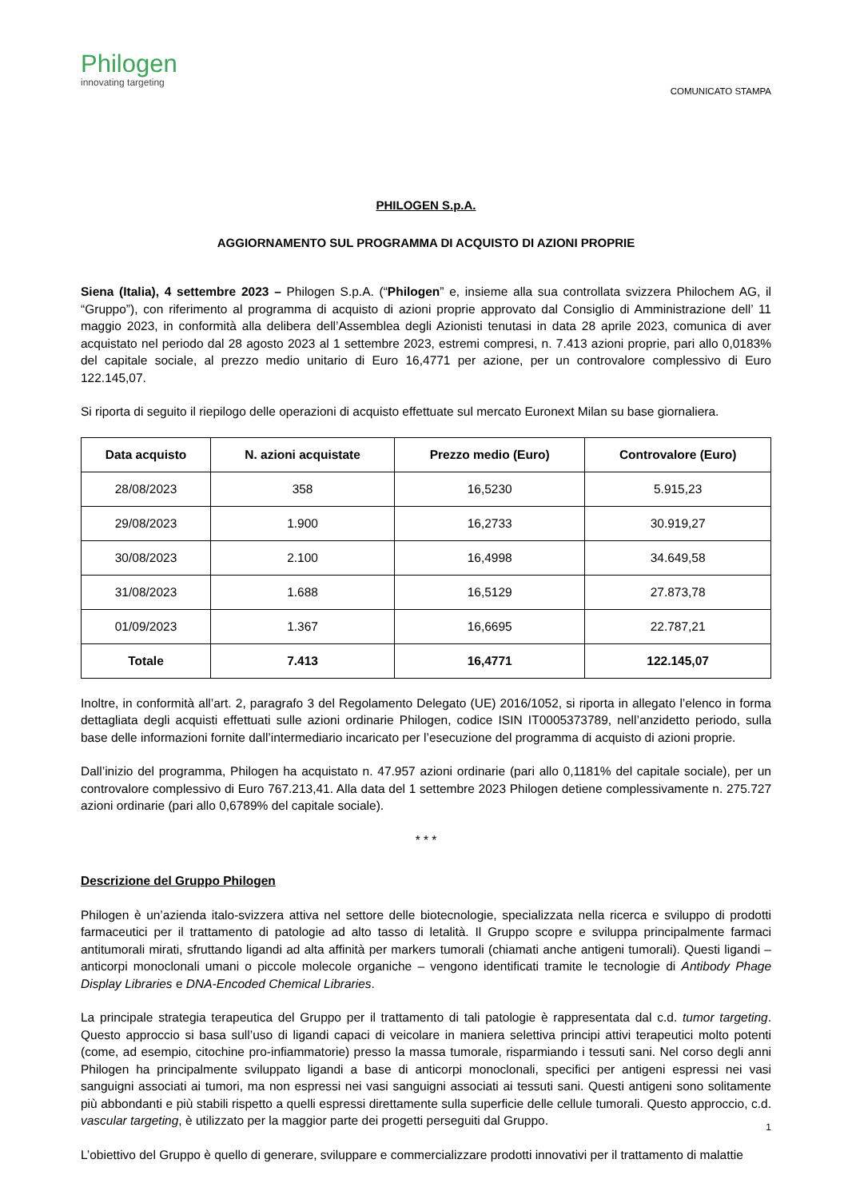Philogen
innovating targeting
COMUNICATO STAMPA
PHILOGEN S.p.A.
AGGIORNAMENTO SUL PROGRAMMA DI ACQUISTO DI AZIONI PROPRIE
Siena (Italia), 4 settembre 2023 – Philogen S.p.A. (“Philogen” e, insieme alla sua controllata svizzera Philochem AG, il “Gruppo”), con riferimento al programma di acquisto di azioni proprie approvato dal Consiglio di Amministrazione dell’ 11 maggio 2023, in conformità alla delibera dell’Assemblea degli Azionisti tenutasi in data 28 aprile 2023, comunica di aver acquistato nel periodo dal 28 agosto 2023 al 1 settembre 2023, estremi compresi, n. 7.413 azioni proprie, pari allo 0,0183% del capitale sociale, al prezzo medio unitario di Euro 16,4771 per azione, per un controvalore complessivo di Euro 122.145,07.
Si riporta di seguito il riepilogo delle operazioni di acquisto effettuate sul mercato Euronext Milan su base giornaliera.
| Data acquisto | N. azioni acquistate | Prezzo medio (Euro) | Controvalore (Euro) |
| --- | --- | --- | --- |
| 28/08/2023 | 358 | 16,5230 | 5.915,23 |
| 29/08/2023 | 1.900 | 16,2733 | 30.919,27 |
| 30/08/2023 | 2.100 | 16,4998 | 34.649,58 |
| 31/08/2023 | 1.688 | 16,5129 | 27.873,78 |
| 01/09/2023 | 1.367 | 16,6695 | 22.787,21 |
| Totale | 7.413 | 16,4771 | 122.145,07 |
Inoltre, in conformità all’art. 2, paragrafo 3 del Regolamento Delegato (UE) 2016/1052, si riporta in allegato l’elenco in forma dettagliata degli acquisti effettuati sulle azioni ordinarie Philogen, codice ISIN IT0005373789, nell’anzidetto periodo, sulla base delle informazioni fornite dall’intermediario incaricato per l’esecuzione del programma di acquisto di azioni proprie.
Dall’inizio del programma, Philogen ha acquistato n. 47.957 azioni ordinarie (pari allo 0,1181% del capitale sociale), per un controvalore complessivo di Euro 767.213,41. Alla data del 1 settembre 2023 Philogen detiene complessivamente n. 275.727 azioni ordinarie (pari allo 0,6789% del capitale sociale).
* * *
Descrizione del Gruppo Philogen
Philogen è un’azienda italo-svizzera attiva nel settore delle biotecnologie, specializzata nella ricerca e sviluppo di prodotti farmaceutici per il trattamento di patologie ad alto tasso di letalità. Il Gruppo scopre e sviluppa principalmente farmaci antitumorali mirati, sfruttando ligandi ad alta affinità per markers tumorali (chiamati anche antigeni tumorali). Questi ligandi – anticorpi monoclonali umani o piccole molecole organiche – vengono identificati tramite le tecnologie di Antibody Phage Display Libraries e DNA-Encoded Chemical Libraries.
La principale strategia terapeutica del Gruppo per il trattamento di tali patologie è rappresentata dal c.d. tumor targeting. Questo approccio si basa sull’uso di ligandi capaci di veicolare in maniera selettiva principi attivi terapeutici molto potenti (come, ad esempio, citochine pro-infiammatorie) presso la massa tumorale, risparmiando i tessuti sani. Nel corso degli anni Philogen ha principalmente sviluppato ligandi a base di anticorpi monoclonali, specifici per antigeni espressi nei vasi sanguigni associati ai tumori, ma non espressi nei vasi sanguigni associati ai tessuti sani. Questi antigeni sono solitamente più abbondanti e più stabili rispetto a quelli espressi direttamente sulla superficie delle cellule tumorali. Questo approccio, c.d. vascular targeting, è utilizzato per la maggior parte dei progetti perseguiti dal Gruppo.
L’obiettivo del Gruppo è quello di generare, sviluppare e commercializzare prodotti innovativi per il trattamento di malattie
1